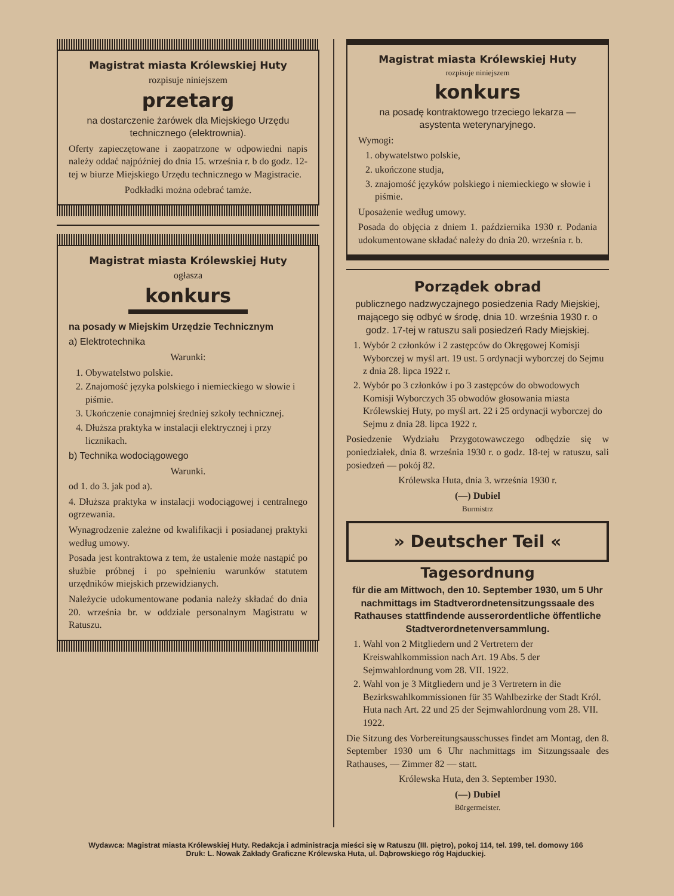Magistrat miasta Królewskiej Huty
rozpisuje niniejszem
przetarg
na dostarczenie żarówek dla Miejskiego Urzędu technicznego (elektrownia).
Oferty zapieczętowane i zaopatrzone w odpowiedni napis należy oddać najpóźniej do dnia 15. września r. b do godz. 12-tej w biurze Miejskiego Urzędu technicznego w Magistracie.
Podkładki można odebrać tamże.
Magistrat miasta Królewskiej Huty
ogłasza
konkurs
na posady w Miejskim Urzędzie Technicznym
a) Elektrotechnika
Warunki:
1. Obywatelstwo polskie.
2. Znajomość języka polskiego i niemieckiego w słowie i piśmie.
3. Ukończenie conajmniej średniej szkoły technicznej.
4. Dłuższa praktyka w instalacji elektrycznej i przy licznikach.
b) Technika wodociągowego
Warunki.
od 1. do 3. jak pod a).
4. Dłuższa praktyka w instalacji wodociągowej i centralnego ogrzewania.
Wynagrodzenie zależne od kwalifikacji i posiadanej praktyki według umowy.
Posada jest kontraktowa z tem, że ustalenie może nastąpić po służbie próbnej i po spełnieniu warunków statutem urzędników miejskich przewidzianych.
Należycie udokumentowane podania należy składać do dnia 20. września br. w oddziale personalnym Magistratu w Ratuszu.
Magistrat miasta Królewskiej Huty
rozpisuje niniejszem
konkurs
na posadę kontraktowego trzeciego lekarza — asystenta weterynaryjnego.
Wymogi:
1. obywatelstwo polskie,
2. ukończone studja,
3. znajomość języków polskiego i niemieckiego w słowie i piśmie.
Uposażenie według umowy.
Posada do objęcia z dniem 1. października 1930 r. Podania udokumentowane składać należy do dnia 20. września r. b.
Porządek obrad
publicznego nadzwyczajnego posiedzenia Rady Miejskiej, mającego się odbyć w środę, dnia 10. września 1930 r. o godz. 17-tej w ratuszu sali posiedzeń Rady Miejskiej.
1. Wybór 2 członków i 2 zastępców do Okręgowej Komisji Wyborczej w myśl art. 19 ust. 5 ordynacji wyborczej do Sejmu z dnia 28. lipca 1922 r.
2. Wybór po 3 członków i po 3 zastępców do obwodowych Komisji Wyborczych 35 obwodów głosowania miasta Królewskiej Huty, po myśl art. 22 i 25 ordynacji wyborczej do Sejmu z dnia 28. lipca 1922 r.
Posiedzenie Wydziału Przygotowawczego odbędzie się w poniedziałek, dnia 8. września 1930 r. o godz. 18-tej w ratuszu, sali posiedzeń — pokój 82.
Królewska Huta, dnia 3. września 1930 r.
(—) Dubiel
Burmistrz
» Deutscher Teil «
Tagesordnung
für die am Mittwoch, den 10. September 1930, um 5 Uhr nachmittags im Stadtverordnetensitzungssaale des Rathauses stattfindende ausserordentliche öffentliche Stadtverordnetenversammlung.
1. Wahl von 2 Mitgliedern und 2 Vertretern der Kreiswahlkommission nach Art. 19 Abs. 5 der Sejmwahlordnung vom 28. VII. 1922.
2. Wahl von je 3 Mitgliedern und je 3 Vertretern in die Bezirkswahlkommissionen für 35 Wahlbezirke der Stadt Król. Huta nach Art. 22 und 25 der Sejmwahlordnung vom 28. VII. 1922.
Die Sitzung des Vorbereitungsausschusses findet am Montag, den 8. September 1930 um 6 Uhr nachmittags im Sitzungssaale des Rathauses, — Zimmer 82 — statt.
Królewska Huta, den 3. September 1930.
(—) Dubiel
Bürgermeister.
Wydawca: Magistrat miasta Królewskiej Huty. Redakcja i administracja mieści się w Ratuszu (III. piętro), pokoj 114, tel. 199, tel. domowy 166
Druk: L. Nowak Zakłady Graficzne Królewska Huta, ul. Dąbrowskiego róg Hajduckiej.